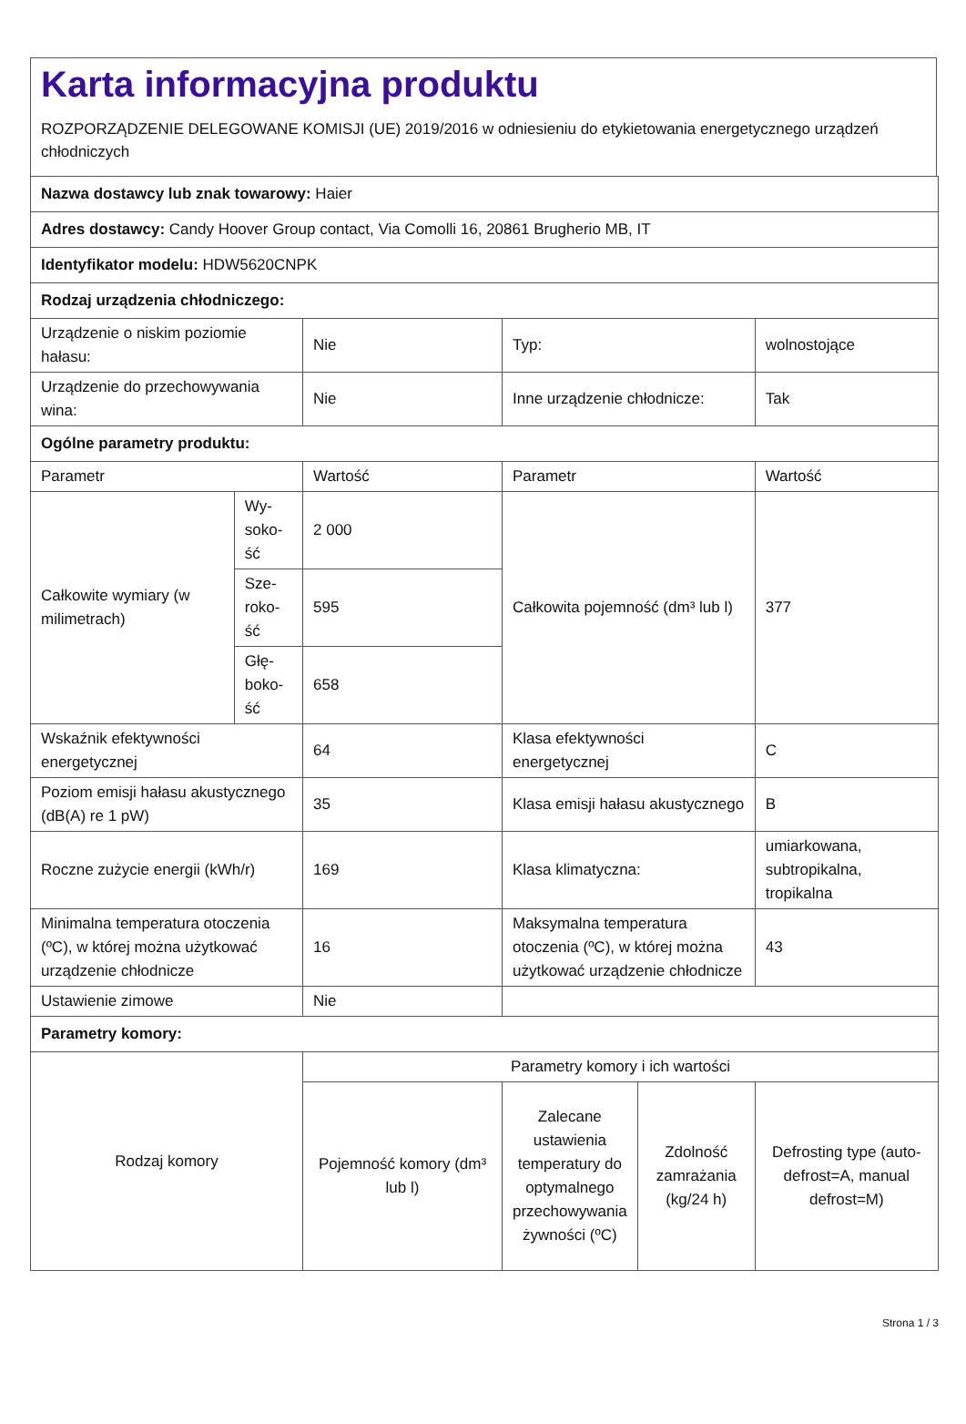Karta informacyjna produktu
ROZPORZĄDZENIE DELEGOWANE KOMISJI (UE) 2019/2016 w odniesieniu do etykietowania energetycznego urządzeń chłodniczych
| Nazwa dostawcy lub znak towarowy: Haier | | | | | |
| Adres dostawcy: Candy Hoover Group contact, Via Comolli 16, 20861 Brugherio MB, IT | | | | | |
| Identyfikator modelu: HDW5620CNPK | | | | | |
| Rodzaj urządzenia chłodniczego: | | | | | |
| Urządzenie o niskim poziomie hałasu: | | Nie | Typ: | | wolnostojące |
| Urządzenie do przechowywania wina: | | Nie | Inne urządzenie chłodnicze: | | Tak |
| Ogólne parametry produktu: | | | | | |
| Parametr | | Wartość | Parametr | | Wartość |
| Całkowite wymiary (w milimetrach) | Wy-soko-ść | 2 000 | Całkowita pojemność (dm³ lub l) | | 377 |
| | Sze-roko-ść | 595 | | | |
| | Głę-boko-ść | 658 | | | |
| Wskaźnik efektywności energetycznej | | 64 | Klasa efektywności energetycznej | | C |
| Poziom emisji hałasu akustycznego (dB(A) re 1 pW) | | 35 | Klasa emisji hałasu akustycznego | | B |
| Roczne zużycie energii (kWh/r) | | 169 | Klasa klimatyczna: | | umiarkowana, subtropikalna, tropikalna |
| Minimalna temperatura otoczenia (ºC), w której można użytkować urządzenie chłodnicze | | 16 | Maksymalna temperatura otoczenia (ºC), w której można użytkować urządzenie chłodnicze | | 43 |
| Ustawienie zimowe | | Nie | | | |
| Parametry komory: | | | | | |
| Rodzaj komory | | Parametry komory i ich wartości | | | |
| | | Pojemność komory (dm³ lub l) | Zalecane ustawienia temperatury do optymalnego przechowywania żywności (ºC) | Zdolność zamrażania (kg/24 h) | Defrosting type (auto-defrost=A, manual defrost=M) |
Strona 1 / 3